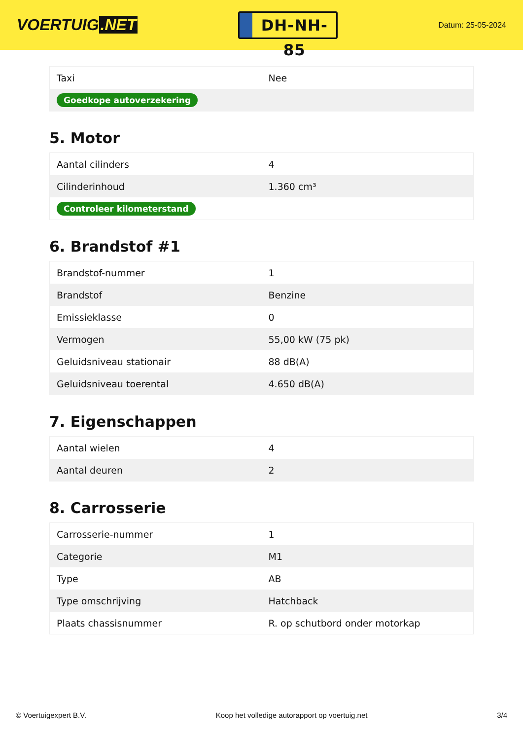VOERTUIG.NET
DH-NH-85
Datum: 25-05-2024
| Taxi | Nee |
| Goedkope autoverzekering | |
5. Motor
| Aantal cilinders | 4 |
| Cilinderinhoud | 1.360 cm³ |
| Controleer kilometerstand | |
6. Brandstof #1
| Brandstof-nummer | 1 |
| Brandstof | Benzine |
| Emissieklasse | 0 |
| Vermogen | 55,00 kW (75 pk) |
| Geluidsniveau stationair | 88 dB(A) |
| Geluidsniveau toerental | 4.650 dB(A) |
7. Eigenschappen
| Aantal wielen | 4 |
| Aantal deuren | 2 |
8. Carrosserie
| Carrosserie-nummer | 1 |
| Categorie | M1 |
| Type | AB |
| Type omschrijving | Hatchback |
| Plaats chassisnummer | R. op schutbord onder motorkap |
© Voertuigexpert B.V. Koop het volledige autorapport op voertuig.net 3/4